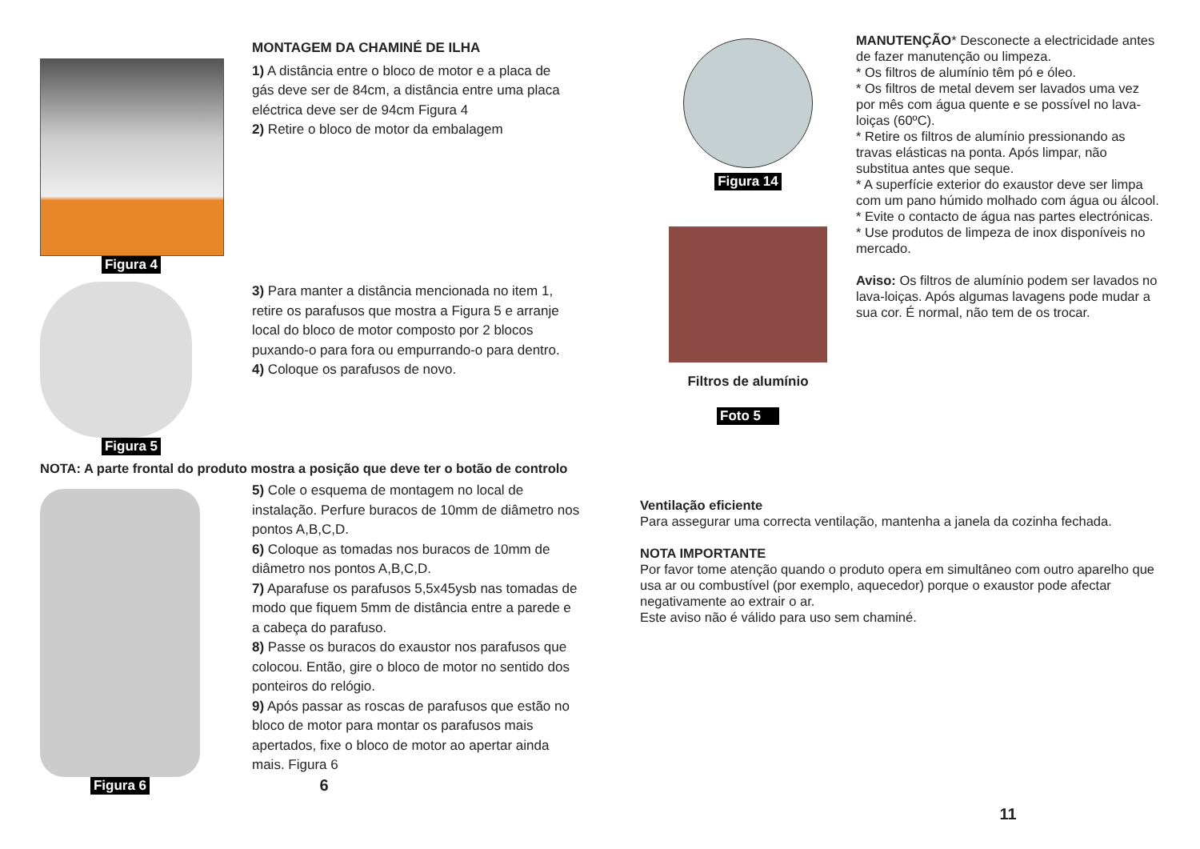Figura 4
MONTAGEM DA CHAMINÉ DE ILHA
1) A distância entre o bloco de motor e a placa de gás deve ser de 84cm, a distância entre uma placa eléctrica deve ser de 94cm Figura 4
2) Retire o bloco de motor da embalagem
Figura 5
3) Para manter a distância mencionada no item 1, retire os parafusos que mostra a Figura 5 e arranje local do bloco de motor composto por 2 blocos puxando-o para fora ou empurrando-o para dentro.
4) Coloque os parafusos de novo.
NOTA: A parte frontal do produto mostra a posição que deve ter o botão de controlo
Figura 6
5) Cole o esquema de montagem no local de instalação. Perfure buracos de 10mm de diâmetro nos pontos A,B,C,D.
6) Coloque as tomadas nos buracos de 10mm de diâmetro nos pontos A,B,C,D.
7) Aparafuse os parafusos 5,5x45ysb nas tomadas de modo que fiquem 5mm de distância entre a parede e a cabeça do parafuso.
8) Passe os buracos do exaustor nos parafusos que colocou. Então, gire o bloco de motor no sentido dos ponteiros do relógio.
9) Após passar as roscas de parafusos que estão no bloco de motor para montar os parafusos mais apertados, fixe o bloco de motor ao apertar ainda mais. Figura 6
6
Figura 14
Filtros de alumínio
Foto 5
MANUTENÇÃO* Desconecte a electricidade antes de fazer manutenção ou limpeza.
* Os filtros de alumínio têm pó e óleo.
* Os filtros de metal devem ser lavados uma vez por mês com água quente e se possível no lava-loiças (60ºC).
* Retire os filtros de alumínio pressionando as travas elásticas na ponta. Após limpar, não substitua antes que seque.
* A superfície exterior do exaustor deve ser limpa com um pano húmido molhado com água ou álcool.
* Evite o contacto de água nas partes electrónicas.
* Use produtos de limpeza de inox disponíveis no mercado.
Aviso: Os filtros de alumínio podem ser lavados no lava-loiças. Após algumas lavagens pode mudar a sua cor. É normal, não tem de os trocar.
Ventilação eficiente
Para assegurar uma correcta ventilação, mantenha a janela da cozinha fechada.
NOTA IMPORTANTE
Por favor tome atenção quando o produto opera em simultâneo com outro aparelho que usa ar ou combustível (por exemplo, aquecedor) porque o exaustor pode afectar negativamente ao extrair o ar.
Este aviso não é válido para uso sem chaminé.
11